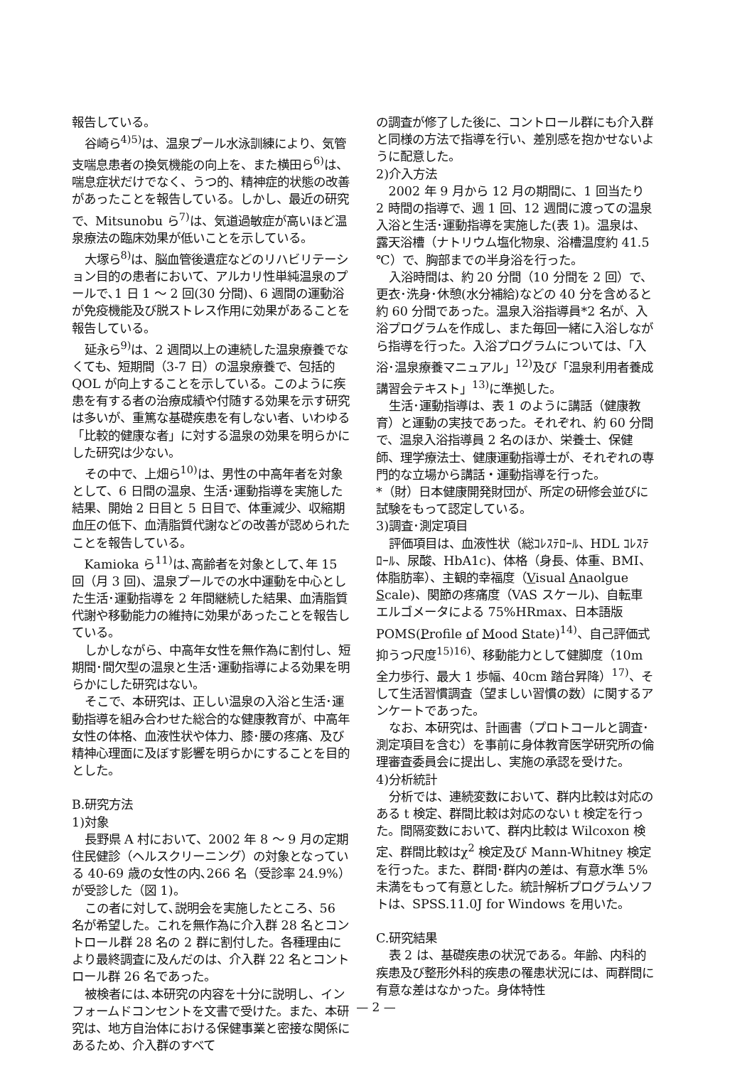報告している。
谷崎ら<sup>4)5)</sup>は、温泉プール水泳訓練により、気管支喘息患者の換気機能の向上を、また横田ら<sup>6)</sup>は、喘息症状だけでなく、うつ的、精神症的状態の改善があったことを報告している。しかし、最近の研究で、Mitsunobu ら<sup>7)</sup>は、気道過敏症が高いほど温泉療法の臨床効果が低いことを示している。
大塚ら<sup>8)</sup>は、脳血管後遺症などのリハビリテーション目的の患者において、アルカリ性単純温泉のプールで､1 日 1 ～ 2 回(30 分間)、6 週間の運動浴が免疫機能及び脱ストレス作用に効果があることを報告している。
延永ら<sup>9)</sup>は、2 週間以上の連続した温泉療養でなくても、短期間（3-7 日）の温泉療養で、包括的 QOL が向上することを示している。このように疾患を有する者の治療成績や付随する効果を示す研究は多いが、重篤な基礎疾患を有しない者、いわゆる「比較的健康な者」に対する温泉の効果を明らかにした研究は少ない。
その中で、上畑ら<sup>10)</sup>は、男性の中高年者を対象として、6 日間の温泉、生活･運動指導を実施した結果、開始 2 日目と 5 日目で、体重減少、収縮期血圧の低下、血清脂質代謝などの改善が認められたことを報告している。
Kamioka ら<sup>11)</sup>は､高齢者を対象として､年 15 回（月 3 回)、温泉プールでの水中運動を中心とした生活･運動指導を 2 年間継続した結果、血清脂質代謝や移動能力の維持に効果があったことを報告している。
しかしながら、中高年女性を無作為に割付し、短期間･間欠型の温泉と生活･運動指導による効果を明らかにした研究はない。
そこで、本研究は、正しい温泉の入浴と生活･運動指導を組み合わせた総合的な健康教育が、中高年女性の体格、血液性状や体力、膝･腰の疼痛、及び精神心理面に及ぼす影響を明らかにすることを目的とした。
B.研究方法
1)対象
長野県 A 村において、2002 年 8 ～ 9 月の定期住民健診（ヘルスクリーニング）の対象となっている 40-69 歳の女性の内､266 名（受診率 24.9%）が受診した（図 1)。
この者に対して､説明会を実施したところ、56 名が希望した。これを無作為に介入群 28 名とコントロール群 28 名の 2 群に割付した。各種理由により最終調査に及んだのは、介入群 22 名とコントロール群 26 名であった。
被検者には､本研究の内容を十分に説明し、インフォームドコンセントを文書で受けた。また、本研究は、地方自治体における保健事業と密接な関係にあるため、介入群のすべて
の調査が修了した後に、コントロール群にも介入群と同様の方法で指導を行い、差別感を抱かせないように配意した。
2)介入方法
2002 年 9 月から 12 月の期間に、1 回当たり 2 時間の指導で、週 1 回、12 週間に渡っての温泉入浴と生活･運動指導を実施した(表 1)。温泉は、露天浴槽（ナトリウム塩化物泉、浴槽温度約 41.5 ℃）で、胸部までの半身浴を行った。
入浴時間は、約 20 分間（10 分間を 2 回）で、更衣･洗身･休憩(水分補給)などの 40 分を含めると約 60 分間であった。温泉入浴指導員*2 名が、入浴プログラムを作成し、また毎回一緒に入浴しながら指導を行った。入浴プログラムについては、「入浴･温泉療養マニュアル」<sup>12)</sup>及び「温泉利用者養成講習会テキスト」<sup>13)</sup>に準拠した。
生活･運動指導は、表 1 のように講話（健康教育）と運動の実技であった。それぞれ、約 60 分間で、温泉入浴指導員 2 名のほか、栄養士、保健師、理学療法士、健康運動指導士が、それぞれの専門的な立場から講話・運動指導を行った。
*（財）日本健康開発財団が、所定の研修会並びに試験をもって認定している。
3)調査･測定項目
評価項目は、血液性状（総ｺﾚｽﾃﾛｰﾙ、HDL ｺﾚｽﾃﾛｰﾙ、尿酸、HbA1c)、体格（身長、体重、BMI、体脂肪率）、主観的幸福度（Visual Anaolgue Scale)、関節の疼痛度（VAS スケール)、自転車エルゴメータによる 75%HRmax、日本語版 POMS(Profile of Mood State)<sup>14)</sup>、自己評価式抑うつ尺度<sup>15)16)</sup>、移動能力として健脚度（10m 全力歩行、最大 1 歩幅、40cm 踏台昇降）<sup>17)</sup>、そして生活習慣調査（望ましい習慣の数）に関するアンケートであった。
なお、本研究は、計画書（プロトコールと調査･測定項目を含む）を事前に身体教育医学研究所の倫理審査委員会に提出し、実施の承認を受けた。
4)分析統計
分析では、連続変数において、群内比較は対応のある t 検定、群間比較は対応のない t 検定を行った。間隔変数において、群内比較は Wilcoxon 検定、群間比較はχ<sup>2</sup> 検定及び Mann-Whitney 検定を行った。また、群間･群内の差は、有意水準 5%未満をもって有意とした。統計解析プログラムソフトは、SPSS.11.0J for Windows を用いた。
C.研究結果
表 2 は、基礎疾患の状況である。年齢、内科的疾患及び整形外科的疾患の罹患状況には、両群間に有意な差はなかった。身体特性
— 2 —